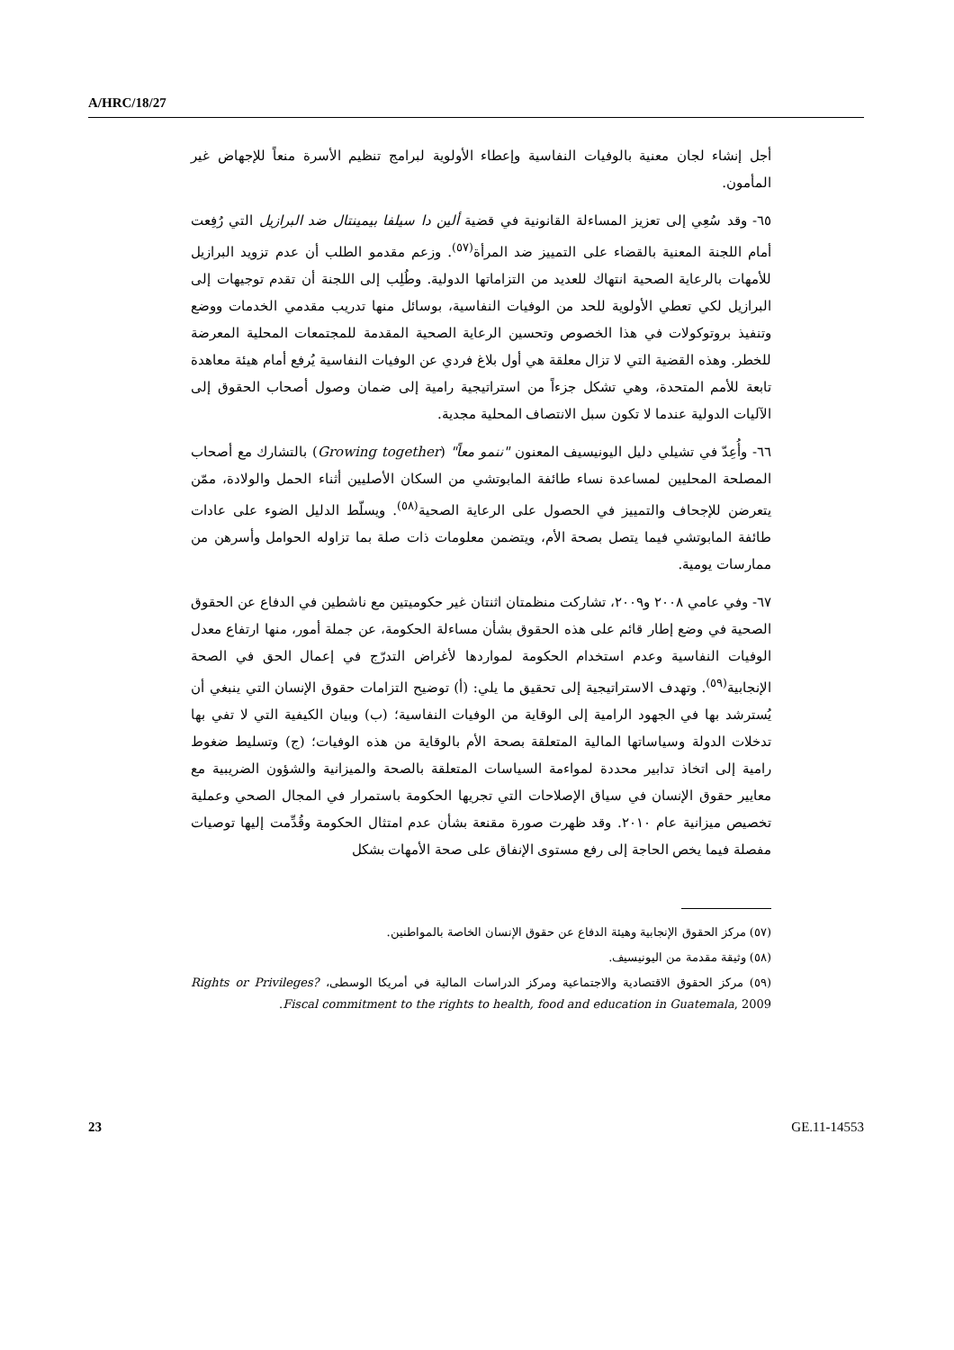A/HRC/18/27
أجل إنشاء لجان معنية بالوفيات النفاسية وإعطاء الأولوية لبرامج تنظيم الأسرة منعاً للإجهاض غير المأمون.
٦٥- وقد سُعِي إلى تعزيز المساءلة القانونية في قضية ألين دا سيلفا بيمينتال ضد البرازيل التي رُفِعت أمام اللجنة المعنية بالقضاء على التمييز ضد المرأة<sup>(٥٧)</sup>. وزعم مقدمو الطلب أن عدم تزويد البرازيل للأمهات بالرعاية الصحية انتهاك للعديد من التزاماتها الدولية. وطُلِب إلى اللجنة أن تقدم توجيهات إلى البرازيل لكي تعطي الأولوية للحد من الوفيات النفاسية، بوسائل منها تدريب مقدمي الخدمات ووضع وتنفيذ بروتوكولات في هذا الخصوص وتحسين الرعاية الصحية المقدمة للمجتمعات المحلية المعرضة للخطر. وهذه القضية التي لا تزال معلقة هي أول بلاغ فردي عن الوفيات النفاسية يُرفع أمام هيئة معاهدة تابعة للأمم المتحدة، وهي تشكل جزءاً من استراتيجية رامية إلى ضمان وصول أصحاب الحقوق إلى الآليات الدولية عندما لا تكون سبل الانتصاف المحلية مجدية.
٦٦- وأُعِدّ في تشيلي دليل اليونيسيف المعنون "ننمو معاً" (Growing together) بالتشارك مع أصحاب المصلحة المحليين لمساعدة نساء طائفة المابوتشي من السكان الأصليين أثناء الحمل والولادة، ممّن يتعرضن للإجحاف والتمييز في الحصول على الرعاية الصحية<sup>(٥٨)</sup>. ويسلّط الدليل الضوء على عادات طائفة المابوتشي فيما يتصل بصحة الأم، ويتضمن معلومات ذات صلة بما تزاوله الحوامل وأسرهن من ممارسات يومية.
٦٧- وفي عامي ٢٠٠٨ و٢٠٠٩، تشاركت منظمتان اثنتان غير حكوميتين مع ناشطين في الدفاع عن الحقوق الصحية في وضع إطار قائم على هذه الحقوق بشأن مساءلة الحكومة، عن جملة أمور، منها ارتفاع معدل الوفيات النفاسية وعدم استخدام الحكومة لمواردها لأغراض التدرّج في إعمال الحق في الصحة الإنجابية<sup>(٥٩)</sup>. وتهدف الاستراتيجية إلى تحقيق ما يلي: (أ) توضيح التزامات حقوق الإنسان التي ينبغي أن يُسترشد بها في الجهود الرامية إلى الوقاية من الوفيات النفاسية؛ (ب) وبيان الكيفية التي لا تفي بها تدخلات الدولة وسياساتها المالية المتعلقة بصحة الأم بالوقاية من هذه الوفيات؛ (ج) وتسليط ضغوط رامية إلى اتخاذ تدابير محددة لمواءمة السياسات المتعلقة بالصحة والميزانية والشؤون الضريبية مع معايير حقوق الإنسان في سياق الإصلاحات التي تجريها الحكومة باستمرار في المجال الصحي وعملية تخصيص ميزانية عام ٢٠١٠. وقد ظهرت صورة مقنعة بشأن عدم امتثال الحكومة وقُدِّمت إليها توصيات مفصلة فيما يخص الحاجة إلى رفع مستوى الإنفاق على صحة الأمهات بشكل
(٥٧) مركز الحقوق الإنجابية وهيئة الدفاع عن حقوق الإنسان الخاصة بالمواطنين.
(٥٨) وثيقة مقدمة من اليونيسيف.
(٥٩) مركز الحقوق الاقتصادية والاجتماعية ومركز الدراسات المالية في أمريكا الوسطى، Rights or Privileges? Fiscal commitment to the rights to health, food and education in Guatemala, 2009.
23 GE.11-14553